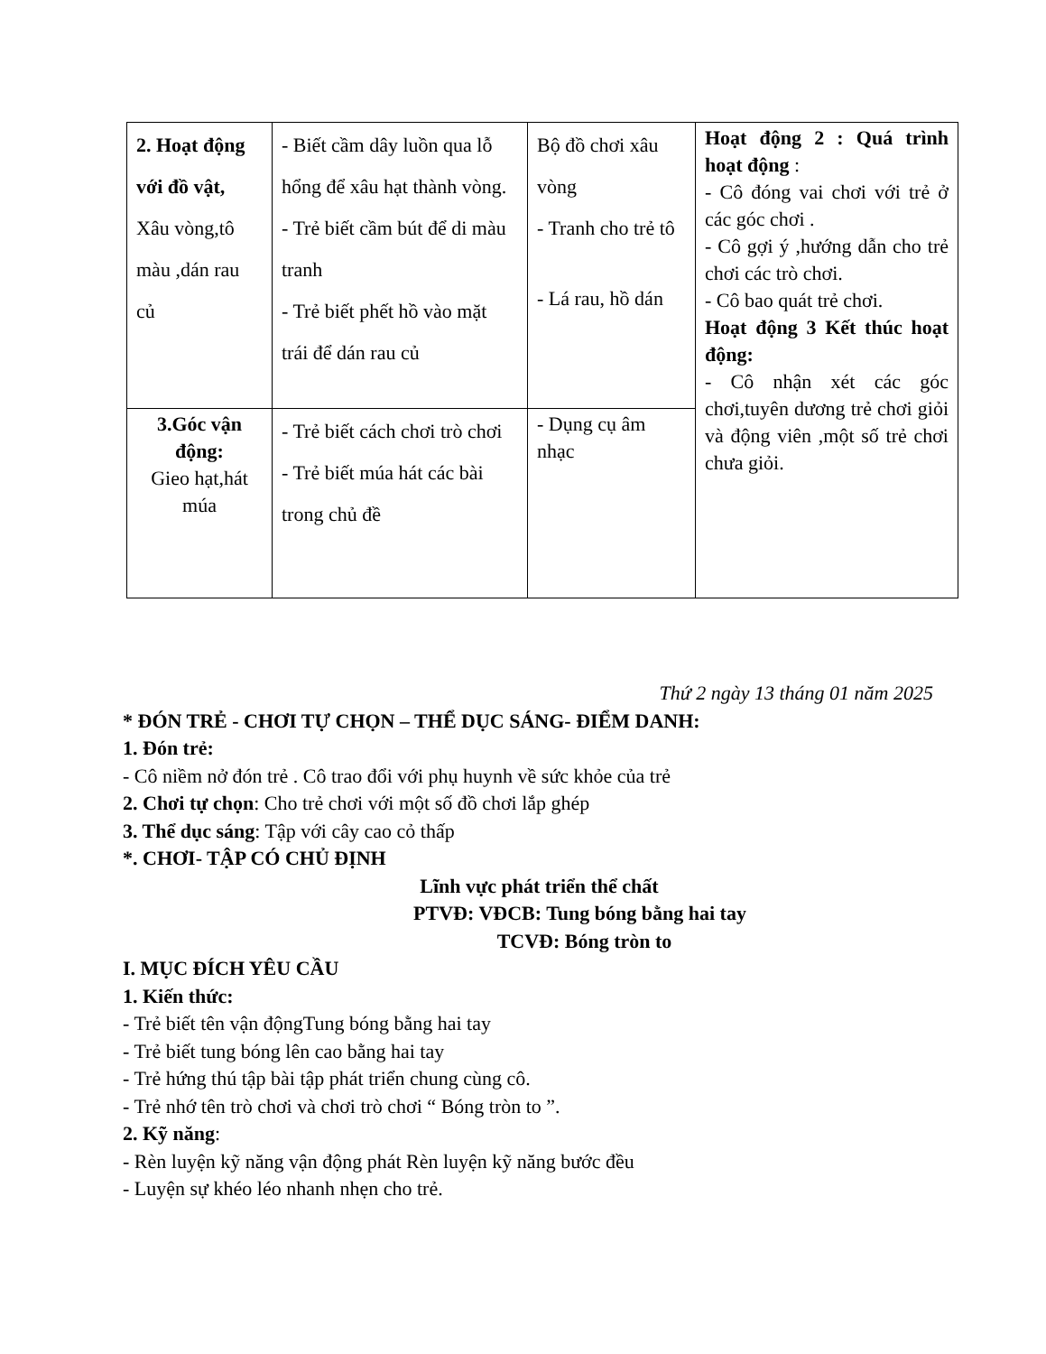| 2. Hoạt động với đồ vật, Xâu vòng,tô màu ,dán rau củ | - Biết cầm dây luồn qua lỗ hổng để xâu hạt thành vòng. - Trẻ biết cầm bút để di màu tranh - Trẻ biết phết hồ vào mặt trái để dán rau củ | Bộ đồ chơi xâu vòng - Tranh cho trẻ tô - Lá rau, hồ dán | Hoạt động 2 : Quá trình hoạt động : - Cô đóng vai chơi với trẻ ở các góc chơi . - Cô gợi ý ,hướng dẫn cho trẻ chơi các trò chơi. - Cô bao quát trẻ chơi. Hoạt động 3 Kết thúc hoạt động: - Cô nhận xét các góc chơi,tuyên dương trẻ chơi giỏi và động viên ,một số trẻ chơi chưa giỏi. |
| 3.Góc vận động: Gieo hạt,hát múa | - Trẻ biết cách chơi trò chơi - Trẻ biết múa hát các bài trong chủ đề | - Dụng cụ âm nhạc | |
Thứ 2 ngày 13 tháng 01 năm 2025
* ĐÓN TRẺ - CHƠI TỰ CHỌN – THỂ DỤC SÁNG- ĐIỂM DANH:
1. Đón trẻ:
- Cô niềm nở đón trẻ . Cô trao đổi với phụ huynh về sức khỏe của trẻ
2. Chơi tự chọn: Cho trẻ chơi với một số đồ chơi lắp ghép
3. Thể dục sáng: Tập với cây cao cỏ thấp
*. CHƠI- TẬP CÓ CHỦ ĐỊNH
Lĩnh vực phát triển thể chất
PTVĐ: VĐCB: Tung bóng bằng hai tay
TCVĐ: Bóng tròn to
I. MỤC ĐÍCH YÊU CẦU
1. Kiến thức:
- Trẻ biết tên vận độngTung bóng bằng hai tay
- Trẻ biết tung bóng lên cao bằng hai tay
- Trẻ hứng thú tập bài tập phát triển chung cùng cô.
- Trẻ nhớ tên trò chơi và chơi trò chơi “ Bóng tròn to ”.
2. Kỹ năng:
- Rèn luyện kỹ năng vận động phát Rèn luyện kỹ năng bước đều
- Luyện sự khéo léo nhanh nhẹn cho trẻ.